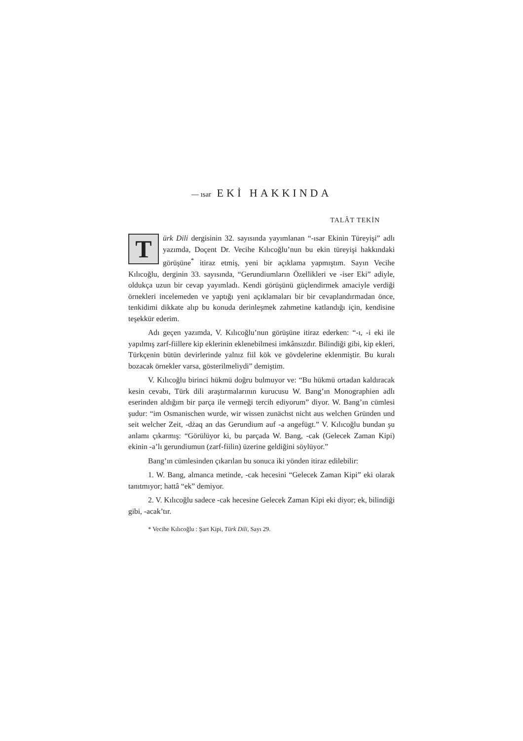— ısar EKİ HAKKINDA
TALÂT TEKİN
Türk Dili dergisinin 32. sayısında yayımlanan “-ısar Ekinin Türeyişi” adlı yazımda, Doçent Dr. Vecihe Kılıcoğlu’nun bu ekin türeyişi hakkındaki görüşüne<sup>*</sup> itiraz etmiş, yeni bir açıklama yapmıştım. Sayın Vecihe Kılıcoğlu, derginin 33. sayısında, “Gerundiumların Özellikleri ve -iser Eki” adiyle, oldukça uzun bir cevap yayımladı. Kendi görüşünü güçlendirmek amaciyle verdiği örnekleri incelemeden ve yaptığı yeni açıklamaları bir bir cevaplandırmadan önce, tenkidimi dikkate alıp bu konuda derinleşmek zahmetine katlandığı için, kendisine teşekkür ederim.
Adı geçen yazımda, V. Kılıcoğlu’nun görüşüne itiraz ederken: “-ı, -i eki ile yapılmış zarf-fiillere kip eklerinin eklenebilmesi imkânsızdır. Bilindiği gibi, kip ekleri, Türkçenin bütün devirlerinde yalnız fiil kök ve gövdelerine eklenmiştir. Bu kuralı bozacak örnekler varsa, gösterilmeliydi” demiştim.
V. Kılıcoğlu birinci hükmü doğru bulmuyor ve: “Bu hükmü ortadan kaldıracak kesin cevabı, Türk dili araştırmalarının kurucusu W. Bang’ın Monographien adlı eserinden aldığım bir parça ile vermeği tercih ediyorum” diyor. W. Bang’ın cümlesi şudur: “im Osmanischen wurde, wir wissen zunächst nicht aus welchen Gründen und seit welcher Zeit, -dżaq an das Gerundium auf -a angefügt.” V. Kılıcoğlu bundan şu anlamı çıkarmış: “Görülüyor ki, bu parçada W. Bang, -cak (Gelecek Zaman Kipi) ekinin -a’lı gerundiumun (zarf-fiilin) üzerine geldiğini söylüyor.”
Bang’ın cümlesinden çıkarılan bu sonuca iki yönden itiraz edilebilir:
1. W. Bang, almanca metinde, -cak hecesini “Gelecek Zaman Kipi” eki olarak tanıtmıyor; hattâ “ek” demiyor.
2. V. Kılıcoğlu sadece -cak hecesine Gelecek Zaman Kipi eki diyor; ek, bilindiği gibi, -acak’tır.
* Vecihe Kılıcoğlu : Şart Kipi, Türk Dili, Sayı 29.